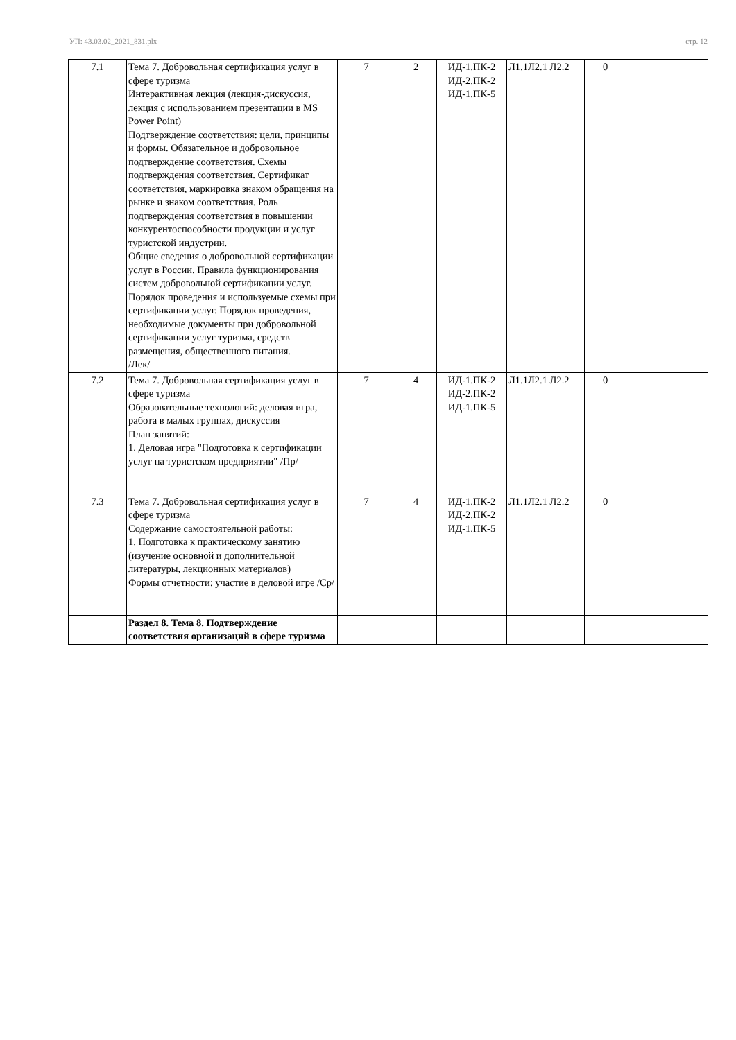УП: 43.03.02_2021_831.plx стр. 12
| 7.1 | Тема 7. Добровольная сертификация услуг в сфере туризма Интерактивная лекция (лекция-дискуссия, лекция с использованием презентации в MS Power Point) Подтверждение соответствия: цели, принципы и формы. Обязательное и добровольное подтверждение соответствия. Схемы подтверждения соответствия. Сертификат соответствия, маркировка знаком обращения на рынке и знаком соответствия. Роль подтверждения соответствия в повышении конкурентоспособности продукции и услуг туристской индустрии. Общие сведения о добровольной сертификации услуг в России. Правила функционирования систем добровольной сертификации услуг. Порядок проведения и используемые схемы при сертификации услуг. Порядок проведения, необходимые документы при добровольной сертификации услуг туризма, средств размещения, общественного питания. /Лек/ | 7 | 2 | ИД-1.ПК-2 ИД-2.ПК-2 ИД-1.ПК-5 | Л1.1Л2.1 Л2.2 | 0 | |
| 7.2 | Тема 7. Добровольная сертификация услуг в сфере туризма Образовательные технологий: деловая игра, работа в малых группах, дискуссия План занятий: 1. Деловая игра "Подготовка к сертификации услуг на туристском предприятии" /Пр/ | 7 | 4 | ИД-1.ПК-2 ИД-2.ПК-2 ИД-1.ПК-5 | Л1.1Л2.1 Л2.2 | 0 | |
| 7.3 | Тема 7. Добровольная сертификация услуг в сфере туризма Содержание самостоятельной работы: 1. Подготовка к практическому занятию (изучение основной и дополнительной литературы, лекционных материалов) Формы отчетности: участие в деловой игре /Ср/ | 7 | 4 | ИД-1.ПК-2 ИД-2.ПК-2 ИД-1.ПК-5 | Л1.1Л2.1 Л2.2 | 0 | |
| | Раздел 8. Тема 8. Подтверждение соответствия организаций в сфере туризма | | | | | | |